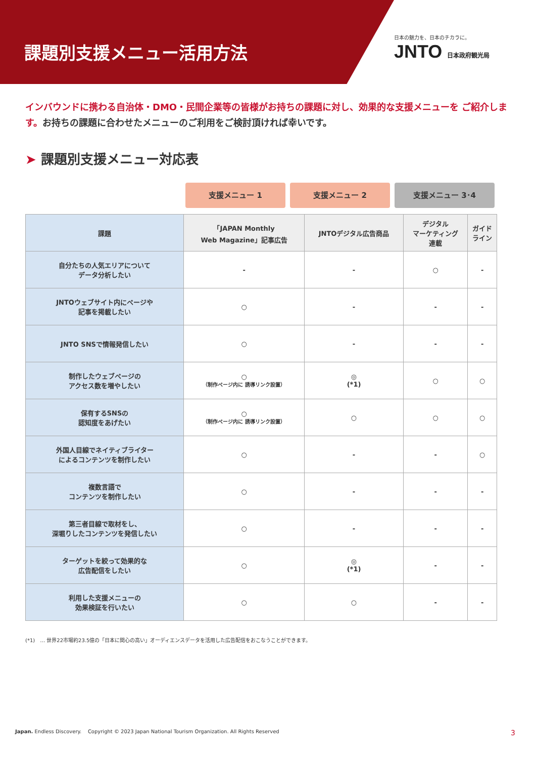課題別支援メニュー活用方法
日本の魅力を、日本のチカラに。
JNTO 日本政府観光局
インバウンドに携わる自治体・DMO・民間企業等の皆様がお持ちの課題に対し、効果的な支援メニューを ご紹介します。お持ちの課題に合わせたメニューのご利用をご検討頂ければ幸いです。
➤ 課題別支援メニュー対応表
支援メニュー 1 支援メニュー 2 支援メニュー 3･4
| 課題 | 「JAPAN Monthly Web Magazine」記事広告 | JNTOデジタル広告商品 | デジタル マーケティング 連載 | ガイド ライン |
| --- | --- | --- | --- | --- |
| 自分たちの人気エリアについて データ分析したい | - | - | ○ | - |
| JNTOウェブサイト内にページや 記事を掲載したい | ○ | - | - | - |
| JNTO SNSで情報発信したい | ○ | - | - | - |
| 制作したウェブページの アクセス数を増やしたい | ○ （制作ページ内に 誘導リンク設置） | ◎ (*1) | ○ | ○ |
| 保有するSNSの 認知度をあげたい | ○ （制作ページ内に 誘導リンク設置） | ○ | ○ | ○ |
| 外国人目線でネイティブライター によるコンテンツを制作したい | ○ | - | - | ○ |
| 複数言語で コンテンツを制作したい | ○ | - | - | - |
| 第三者目線で取材をし、 深堀りしたコンテンツを発信したい | ○ | - | - | - |
| ターゲットを絞って効果的な 広告配信をしたい | ○ | ◎ (*1) | - | - |
| 利用した支援メニューの 効果検証を行いたい | ○ | ○ | - | - |
(*1)　… 世界22市場約23.5億の「日本に関心の高い」オーディエンスデータを活用した広告配信をおこなうことができます。
Japan. Endless Discovery. Copyright © 2023 Japan National Tourism Organization. All Rights Reserved 3